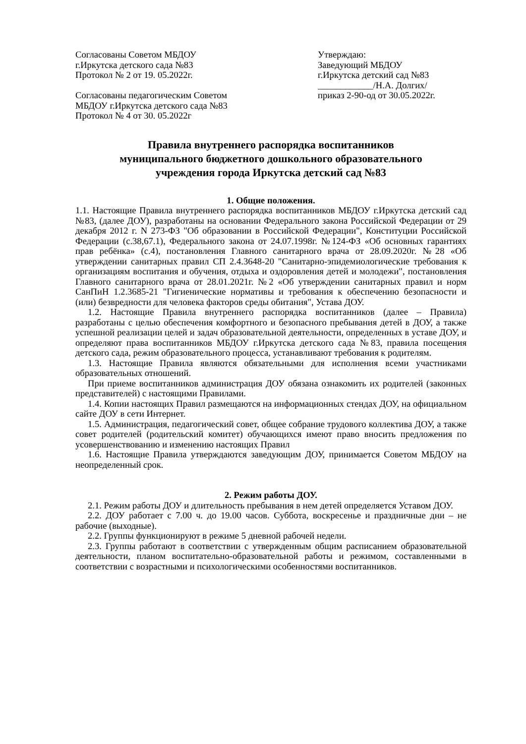Согласованы Советом МБДОУ
г.Иркутска детского сада №83
Протокол № 2 от 19. 05.2022г.
Согласованы педагогическим Советом
МБДОУ г.Иркутска детского сада №83
Протокол № 4 от 30. 05.2022г
Утверждаю:
Заведующий МБДОУ
г.Иркутска детский сад №83
____________/Н.А. Долгих/
приказ 2-90-од от 30.05.2022г.
Правила внутреннего распорядка воспитанников
муниципального бюджетного дошкольного образовательного
учреждения города Иркутска детский сад №83
1. Общие положения.
1.1. Настоящие Правила внутреннего распорядка воспитанников МБДОУ г.Иркутска детский сад №83, (далее ДОУ), разработаны на основании Федерального закона Российской Федерации от 29 декабря 2012 г. N 273-ФЗ "Об образовании в Российской Федерации", Конституции Российской Федерации (с.38,67.1), Федерального закона от 24.07.1998г. №124-ФЗ «Об основных гарантиях прав ребёнка» (с.4), постановления Главного санитарного врача от 28.09.2020г. №28 «Об утверждении санитарных правил СП 2.4.3648-20 "Санитарно-эпидемиологические требования к организациям воспитания и обучения, отдыха и оздоровления детей и молодежи", постановления Главного санитарного врача от 28.01.2021г. №2 «Об утверждении санитарных правил и норм СанПиН 1.2.3685-21 "Гигиенические нормативы и требования к обеспечению безопасности и (или) безвредности для человека факторов среды обитания", Устава ДОУ.
1.2. Настоящие Правила внутреннего распорядка воспитанников (далее – Правила) разработаны с целью обеспечения комфортного и безопасного пребывания детей в ДОУ, а также успешной реализации целей и задач образовательной деятельности, определенных в уставе ДОУ, и определяют права воспитанников МБДОУ г.Иркутска детского сада №83, правила посещения детского сада, режим образовательного процесса, устанавливают требования к родителям.
1.3. Настоящие Правила являются обязательными для исполнения всеми участниками образовательных отношений.
При приеме воспитанников администрация ДОУ обязана ознакомить их родителей (законных представителей) с настоящими Правилами.
1.4. Копии настоящих Правил размещаются на информационных стендах ДОУ, на официальном сайте ДОУ в сети Интернет.
1.5. Администрация, педагогический совет, общее собрание трудового коллектива ДОУ, а также совет родителей (родительский комитет) обучающихся имеют право вносить предложения по усовершенствованию и изменению настоящих Правил
1.6. Настоящие Правила утверждаются заведующим ДОУ, принимается Советом МБДОУ на неопределенный срок.
2. Режим работы ДОУ.
2.1. Режим работы ДОУ и длительность пребывания в нем детей определяется Уставом ДОУ.
2.2. ДОУ работает с 7.00 ч. до 19.00 часов. Суббота, воскресенье и праздничные дни – не рабочие (выходные).
2.2. Группы функционируют в режиме 5 дневной рабочей недели.
2.3. Группы работают в соответствии с утвержденным общим расписанием образовательной деятельности, планом воспитательно-образовательной работы и режимом, составленными в соответствии с возрастными и психологическими особенностями воспитанников.